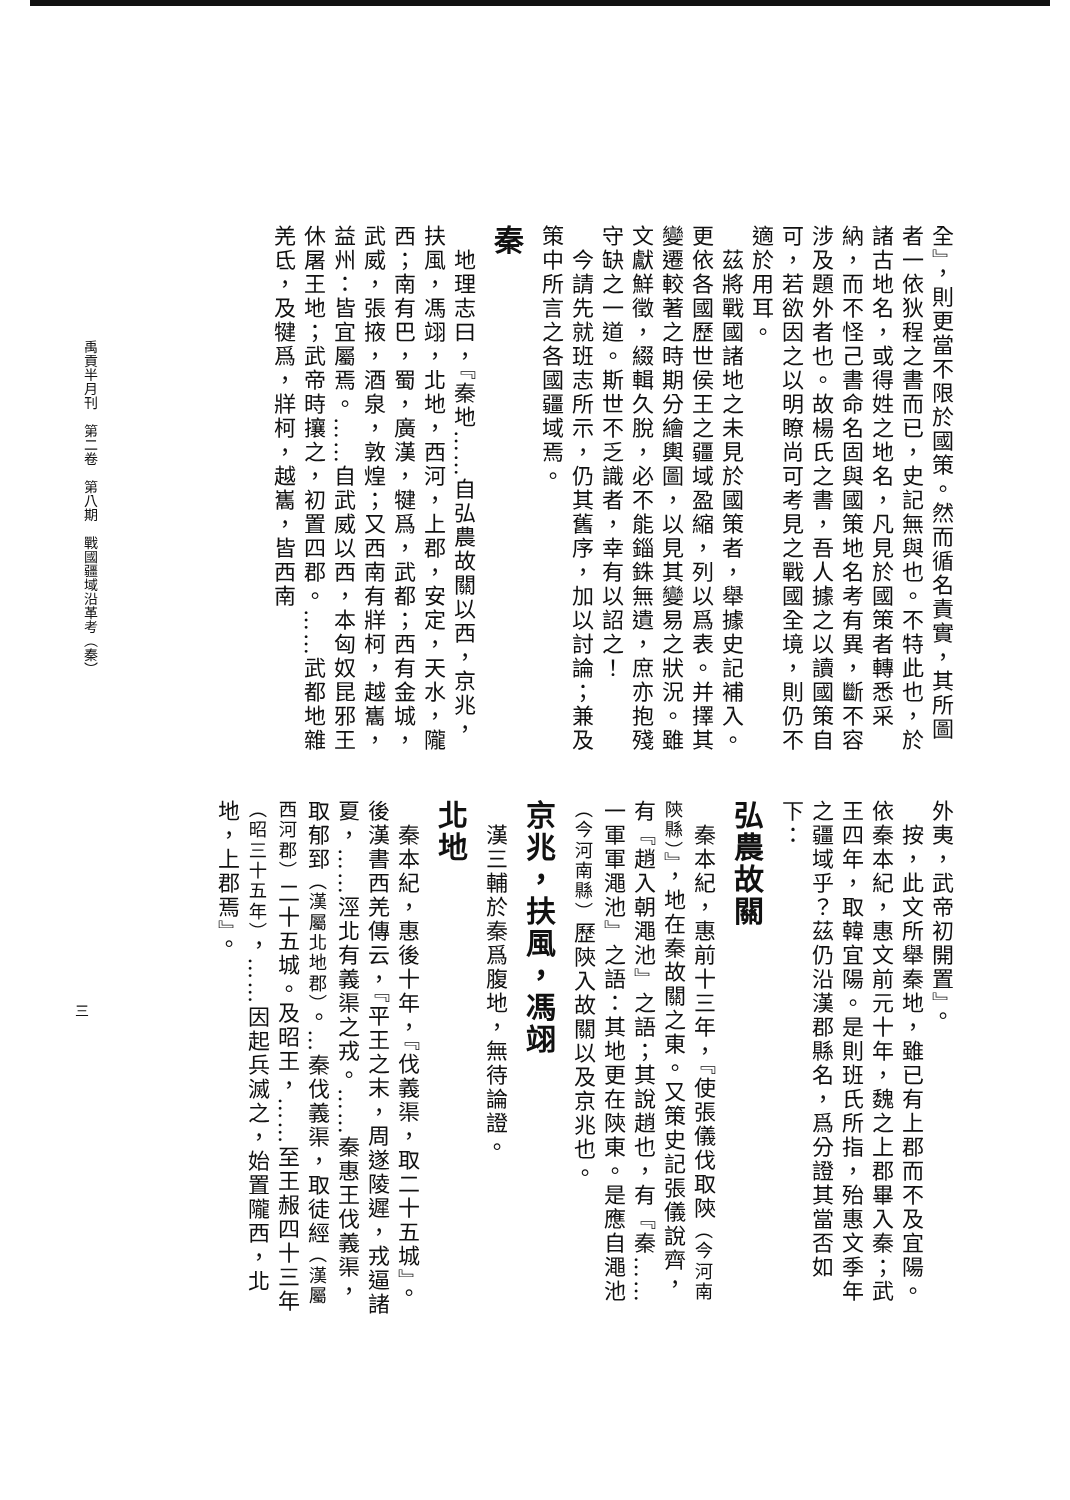全』，則更當不限於國策。然而循名責實，其所圖者一依狄程之書而已，史記無與也。不特此也，於諸古地名，或得姓之地名，凡見於國策者轉悉采納，而不怪己書命名固與國策地名考有異，斷不容涉及題外者也。故楊氏之書，吾人據之以讀國策自可，若欲因之以明瞭尚可考見之戰國全境，則仍不適於用耳。
　茲將戰國諸地之未見於國策者，舉據史記補入。更依各國歷世侯王之疆域盈縮，列以爲表。并擇其變遷較著之時期分繪輿圖，以見其變易之狀況。雖文獻鮮徵，綴輯久脫，必不能錙銖無遺，庶亦抱殘守缺之一道。斯世不乏識者，幸有以詔之！
　今請先就班志所示，仍其舊序，加以討論；兼及策中所言之各國疆域焉。
秦
　地理志曰，『秦地……自弘農故關以西，京兆，扶風，馮翊，北地，西河，上郡，安定，天水，隴西；南有巴，蜀，廣漢，犍爲，武都；西有金城，武威，張掖，酒泉，敦煌；又西南有牂柯，越巂，益州：皆宜屬焉。……自武威以西，本匈奴昆邪王休屠王地；武帝時攘之，初置四郡。……武都地雜羌氐，及犍爲，牂柯，越巂，皆西南
禹貢半月刊　第二卷　第八期　戰國疆域沿革考（秦）
外夷，武帝初開置』。
　按，此文所舉秦地，雖已有上郡而不及宜陽。依秦本紀，惠文前元十年，魏之上郡畢入秦；武王四年，取韓宜陽。是則班氏所指，殆惠文季年之疆域乎？茲仍沿漢郡縣名，爲分證其當否如下：
弘農故關
　秦本紀，惠前十三年，『使張儀伐取陝（今河南陝縣）』，地在秦故關之東。又策史記張儀說齊，有『趙入朝澠池』之語；其說趙也，有『秦……一軍軍澠池』之語：其地更在陝東。是應自澠池（今河南縣）歷陝入故關以及京兆也。
京兆，扶風，馮翊
　漢三輔於秦爲腹地，無待論證。
北地
　秦本紀，惠後十年，『伐義渠，取二十五城』。後漢書西羌傳云，『平王之末，周遂陵遲，戎逼諸夏，……涇北有義渠之戎。……秦惠王伐義渠，取郁郅（漢屬北地郡）。…秦伐義渠，取徒經（漢屬西河郡）二十五城。及昭王，……至王赧四十三年（昭三十五年），……因起兵滅之，始置隴西，北地，上郡焉』。
三